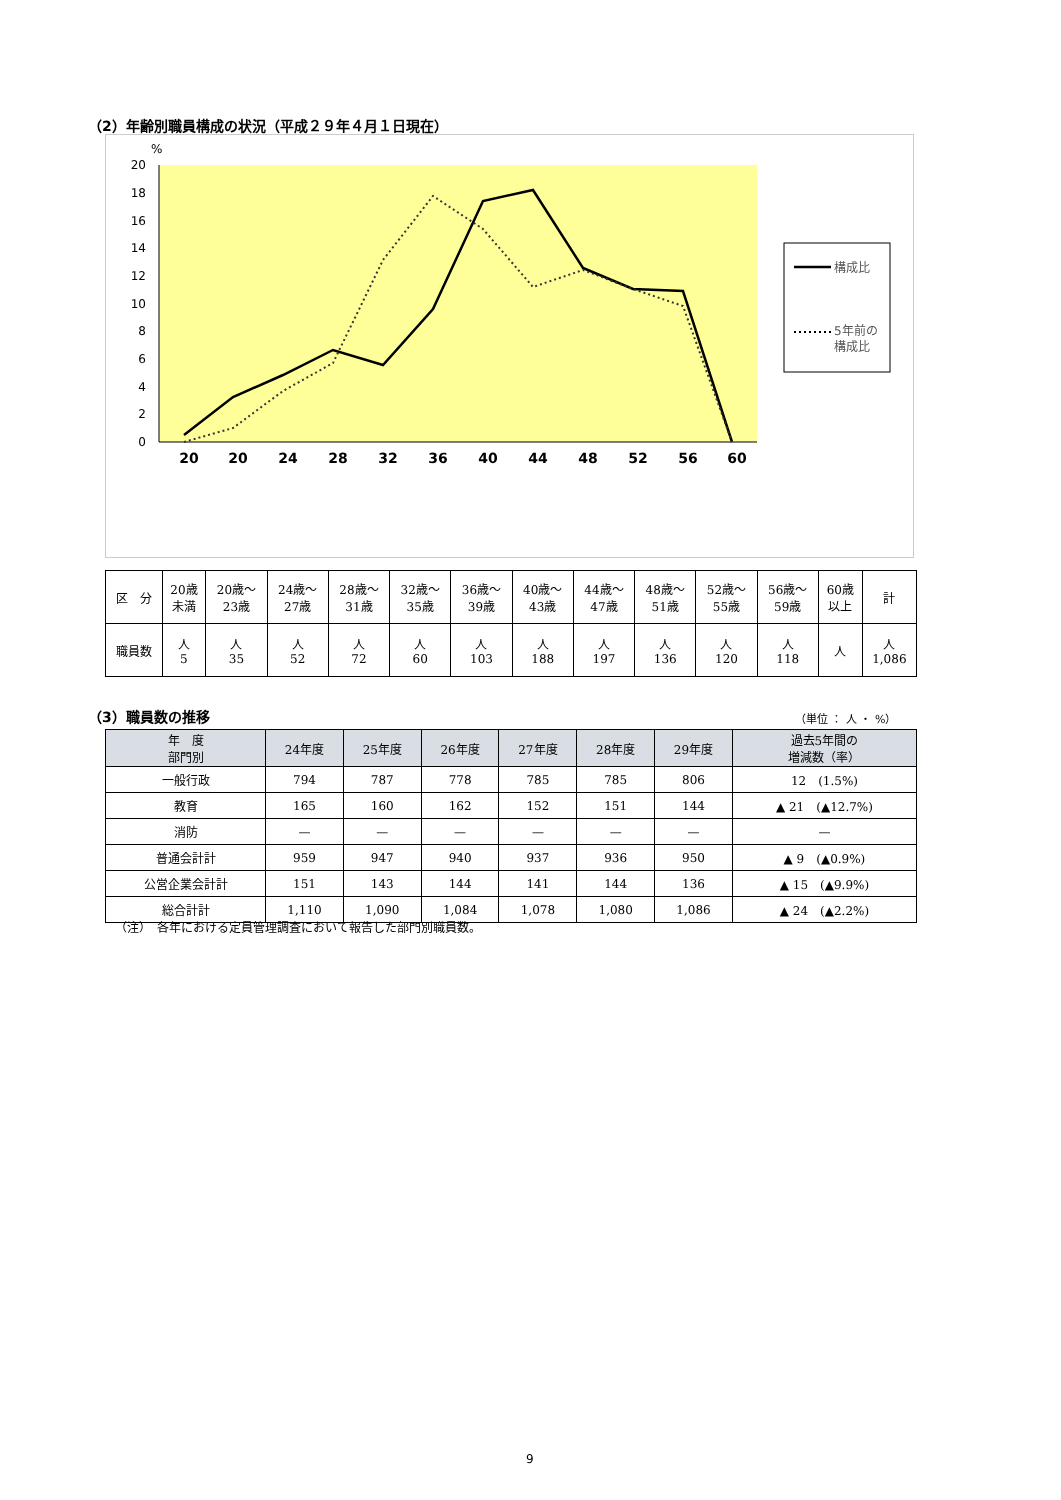（2）年齢別職員構成の状況（平成２９年４月１日現在）
%
20
18
16
14
12
10
8
6
4
2
0
20
20
24
28
32
36
40
44
48
52
56
60
構成比
5年前の
構成比
| 区 分 | 20歳 未満 | 20歳〜 23歳 | 24歳〜 27歳 | 28歳〜 31歳 | 32歳〜 35歳 | 36歳〜 39歳 | 40歳〜 43歳 | 44歳〜 47歳 | 48歳〜 51歳 | 52歳〜 55歳 | 56歳〜 59歳 | 60歳 以上 | 計 |
| 職員数 | 人 5 | 人 35 | 人 52 | 人 72 | 人 60 | 人 103 | 人 188 | 人 197 | 人 136 | 人 120 | 人 118 | 人 | 人 1,086 |
（3）職員数の推移 （単位 ： 人 ・ %）
| 年 度 部門別 | 24年度 | 25年度 | 26年度 | 27年度 | 28年度 | 29年度 | 過去5年間の 増減数（率） |
| --- | --- | --- | --- | --- | --- | --- | --- |
| 一般行政 | 794 | 787 | 778 | 785 | 785 | 806 | 12 (1.5%) |
| 教育 | 165 | 160 | 162 | 152 | 151 | 144 | ▲ 21 (▲12.7%) |
| 消防 | — | — | — | — | — | — | — |
| 普通会計計 | 959 | 947 | 940 | 937 | 936 | 950 | ▲ 9 (▲0.9%) |
| 公営企業会計計 | 151 | 143 | 144 | 141 | 144 | 136 | ▲ 15 (▲9.9%) |
| 総合計計 | 1,110 | 1,090 | 1,084 | 1,078 | 1,080 | 1,086 | ▲ 24 (▲2.2%) |
（注）　各年における定員管理調査において報告した部門別職員数。
9